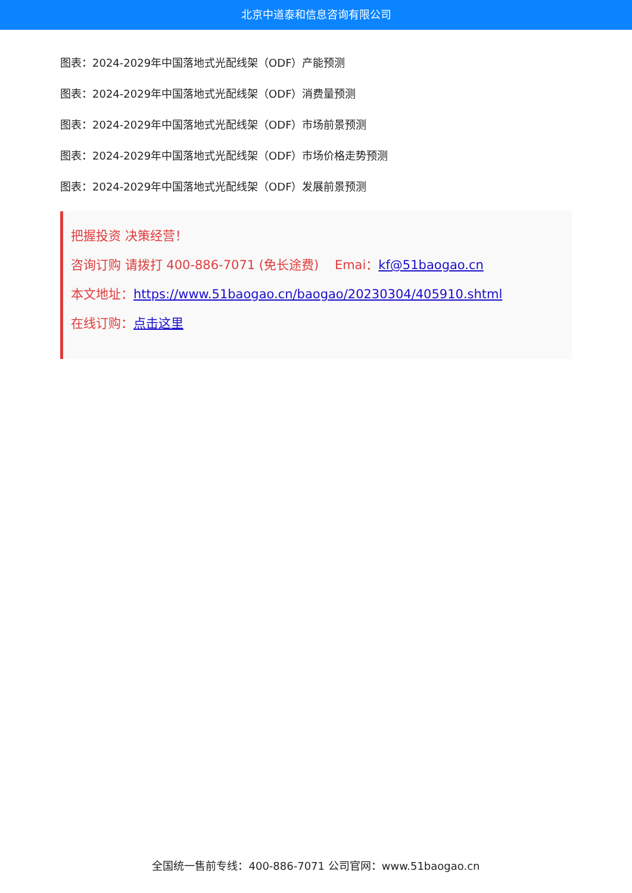北京中道泰和信息咨询有限公司
图表：2024-2029年中国落地式光配线架（ODF）产能预测
图表：2024-2029年中国落地式光配线架（ODF）消费量预测
图表：2024-2029年中国落地式光配线架（ODF）市场前景预测
图表：2024-2029年中国落地式光配线架（ODF）市场价格走势预测
图表：2024-2029年中国落地式光配线架（ODF）发展前景预测
把握投资 决策经营！
咨询订购 请拨打 400-886-7071 (免长途费) Emai：kf@51baogao.cn
本文地址：https://www.51baogao.cn/baogao/20230304/405910.shtml
在线订购：点击这里
全国统一售前专线：400-886-7071 公司官网：www.51baogao.cn